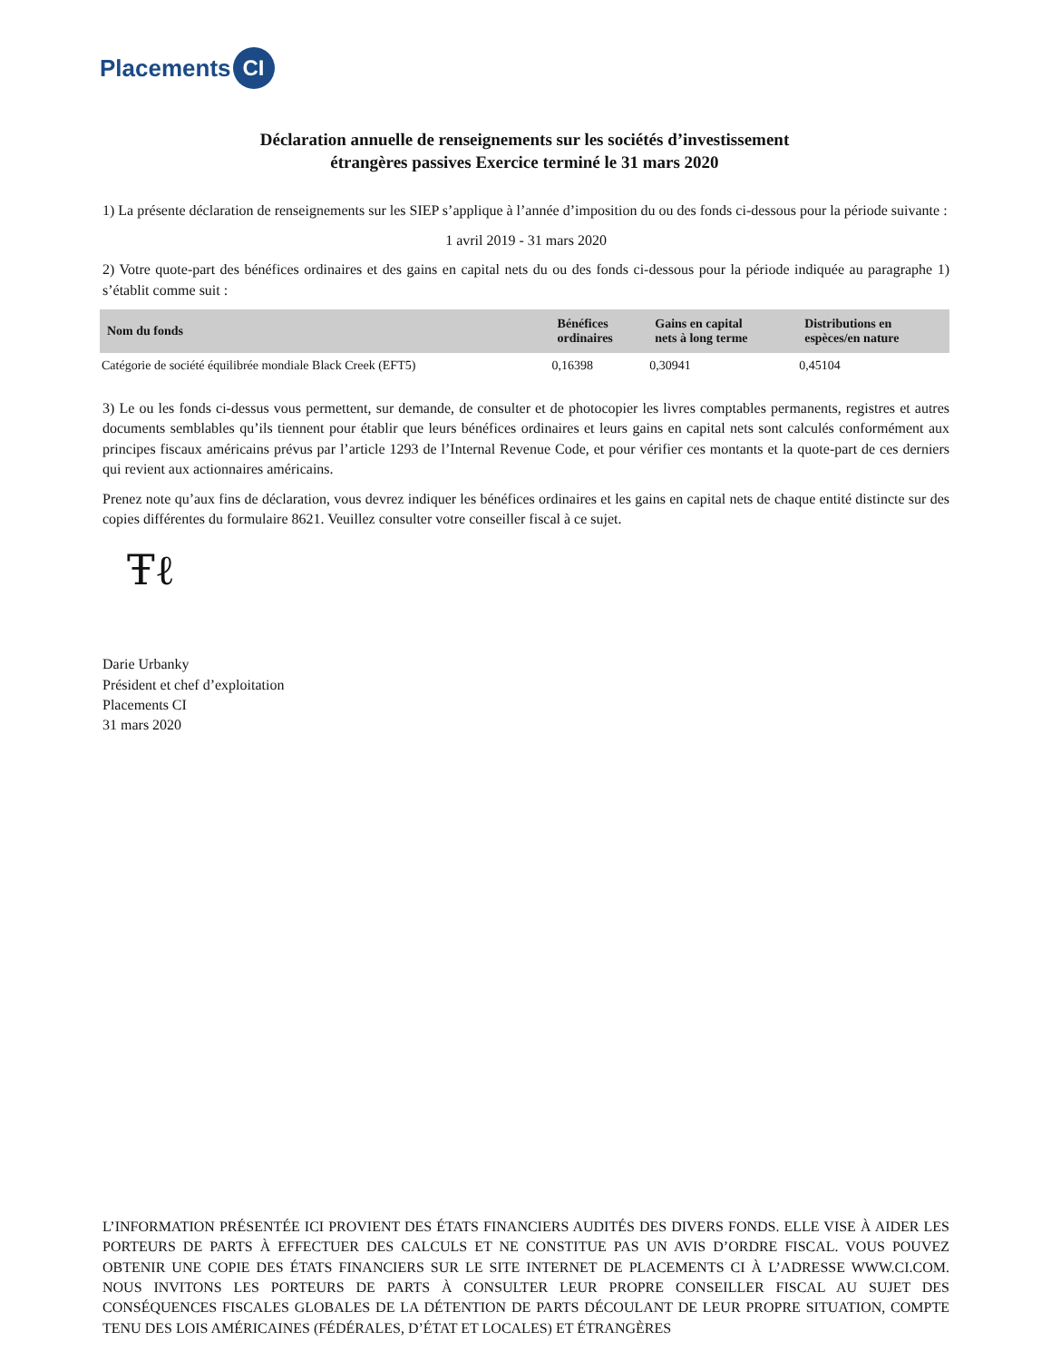Placements CI
Déclaration annuelle de renseignements sur les sociétés d’investissement
étrangères passives Exercice terminé le 31 mars 2020
1) La présente déclaration de renseignements sur les SIEP s’applique à l’année d’imposition du ou des fonds ci-dessous pour la période suivante :
1 avril 2019 - 31 mars 2020
2) Votre quote-part des bénéfices ordinaires et des gains en capital nets du ou des fonds ci-dessous pour la période indiquée au paragraphe 1) s’établit comme suit :
| Nom du fonds | Bénéfices ordinaires | Gains en capital nets à long terme | Distributions en espèces/en nature |
| --- | --- | --- | --- |
| Catégorie de société équilibrée mondiale Black Creek (EFT5) | 0,16398 | 0,30941 | 0,45104 |
3) Le ou les fonds ci-dessus vous permettent, sur demande, de consulter et de photocopier les livres comptables permanents, registres et autres documents semblables qu’ils tiennent pour établir que leurs bénéfices ordinaires et leurs gains en capital nets sont calculés conformément aux principes fiscaux américains prévus par l’article 1293 de l’Internal Revenue Code, et pour vérifier ces montants et la quote-part de ces derniers qui revient aux actionnaires américains.
Prenez note qu’aux fins de déclaration, vous devrez indiquer les bénéfices ordinaires et les gains en capital nets de chaque entité distincte sur des copies différentes du formulaire 8621. Veuillez consulter votre conseiller fiscal à ce sujet.
Ŧℓ
Darie Urbanky
Président et chef d’exploitation
Placements CI
31 mars 2020
L’INFORMATION PRÉSENTÉE ICI PROVIENT DES ÉTATS FINANCIERS AUDITÉS DES DIVERS FONDS. ELLE VISE À AIDER LES PORTEURS DE PARTS À EFFECTUER DES CALCULS ET NE CONSTITUE PAS UN AVIS D’ORDRE FISCAL. VOUS POUVEZ OBTENIR UNE COPIE DES ÉTATS FINANCIERS SUR LE SITE INTERNET DE PLACEMENTS CI À L’ADRESSE WWW.CI.COM. NOUS INVITONS LES PORTEURS DE PARTS À CONSULTER LEUR PROPRE CONSEILLER FISCAL AU SUJET DES CONSÉQUENCES FISCALES GLOBALES DE LA DÉTENTION DE PARTS DÉCOULANT DE LEUR PROPRE SITUATION, COMPTE TENU DES LOIS AMÉRICAINES (FÉDÉRALES, D’ÉTAT ET LOCALES) ET ÉTRANGÈRES